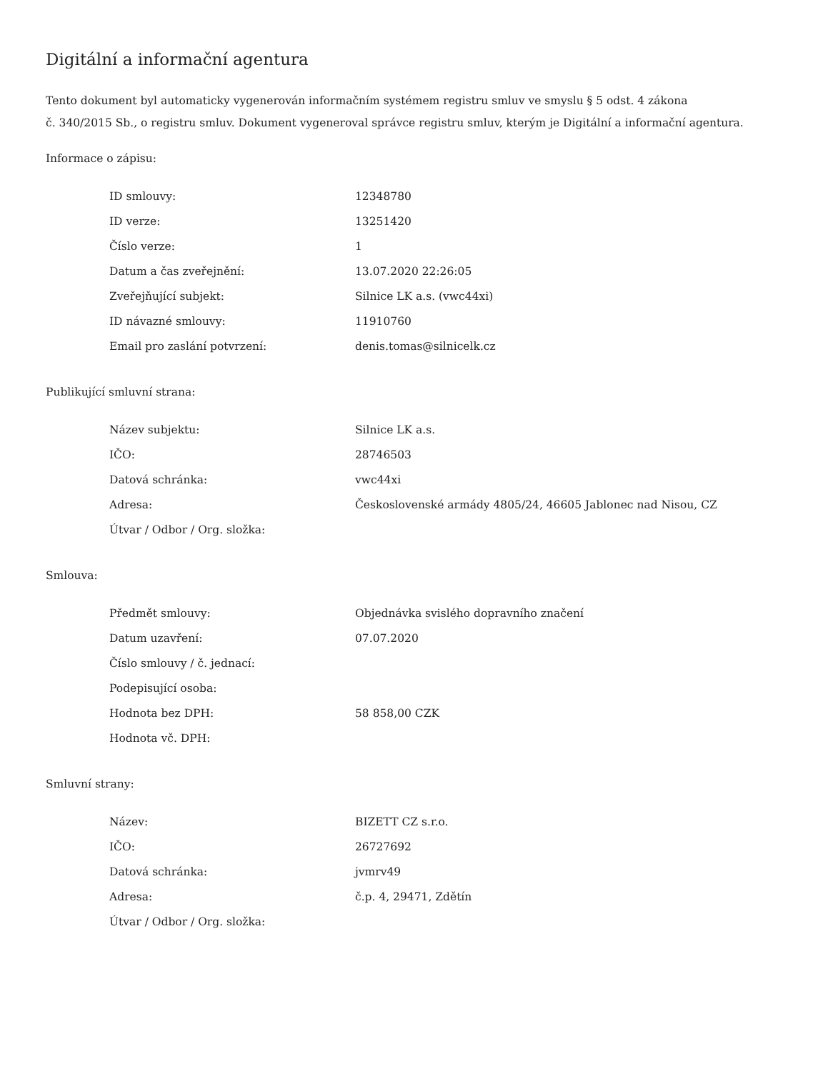Digitální a informační agentura
Tento dokument byl automaticky vygenerován informačním systémem registru smluv ve smyslu § 5 odst. 4 zákona
č. 340/2015 Sb., o registru smluv. Dokument vygeneroval správce registru smluv, kterým je Digitální a informační agentura.
Informace o zápisu:
| ID smlouvy: | 12348780 |
| ID verze: | 13251420 |
| Číslo verze: | 1 |
| Datum a čas zveřejnění: | 13.07.2020 22:26:05 |
| Zveřejňující subjekt: | Silnice LK a.s. (vwc44xi) |
| ID návazné smlouvy: | 11910760 |
| Email pro zaslání potvrzení: | denis.tomas@silnicelk.cz |
Publikující smluvní strana:
| Název subjektu: | Silnice LK a.s. |
| IČO: | 28746503 |
| Datová schránka: | vwc44xi |
| Adresa: | Československé armády 4805/24, 46605 Jablonec nad Nisou, CZ |
| Útvar / Odbor / Org. složka: | |
Smlouva:
| Předmět smlouvy: | Objednávka svislého dopravního značení |
| Datum uzavření: | 07.07.2020 |
| Číslo smlouvy / č. jednací: | |
| Podepisující osoba: | |
| Hodnota bez DPH: | 58 858,00 CZK |
| Hodnota vč. DPH: | |
Smluvní strany:
| Název: | BIZETT CZ s.r.o. |
| IČO: | 26727692 |
| Datová schránka: | jvmrv49 |
| Adresa: | č.p. 4, 29471, Zdětín |
| Útvar / Odbor / Org. složka: | |